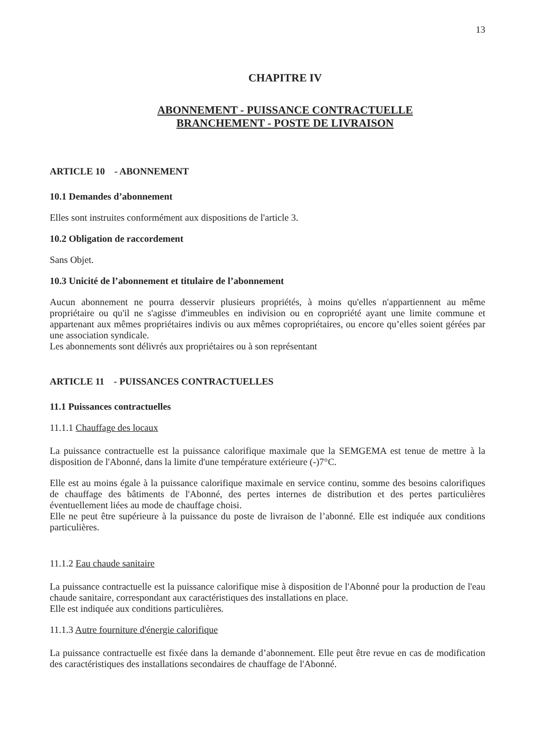13
CHAPITRE IV
ABONNEMENT - PUISSANCE CONTRACTUELLE
BRANCHEMENT - POSTE DE LIVRAISON
ARTICLE 10 - ABONNEMENT
10.1 Demandes d’abonnement
Elles sont instruites conformément aux dispositions de l'article 3.
10.2 Obligation de raccordement
Sans Objet.
10.3 Unicité de l’abonnement et titulaire de l’abonnement
Aucun abonnement ne pourra desservir plusieurs propriétés, à moins qu'elles n'appartiennent au même propriétaire ou qu'il ne s'agisse d'immeubles en indivision ou en copropriété ayant une limite commune et appartenant aux mêmes propriétaires indivis ou aux mêmes copropriétaires, ou encore qu’elles soient gérées par une association syndicale.
Les abonnements sont délivrés aux propriétaires ou à son représentant
ARTICLE 11 - PUISSANCES CONTRACTUELLES
11.1 Puissances contractuelles
11.1.1 Chauffage des locaux
La puissance contractuelle est la puissance calorifique maximale que la SEMGEMA est tenue de mettre à la disposition de l'Abonné, dans la limite d'une température extérieure (-)7°C.
Elle est au moins égale à la puissance calorifique maximale en service continu, somme des besoins calorifiques de chauffage des bâtiments de l'Abonné, des pertes internes de distribution et des pertes particulières éventuellement liées au mode de chauffage choisi.
Elle ne peut être supérieure à la puissance du poste de livraison de l’abonné. Elle est indiquée aux conditions particulières.
11.1.2 Eau chaude sanitaire
La puissance contractuelle est la puissance calorifique mise à disposition de l'Abonné pour la production de l'eau chaude sanitaire, correspondant aux caractéristiques des installations en place.
Elle est indiquée aux conditions particulières.
11.1.3 Autre fourniture d'énergie calorifique
La puissance contractuelle est fixée dans la demande d’abonnement. Elle peut être revue en cas de modification des caractéristiques des installations secondaires de chauffage de l'Abonné.